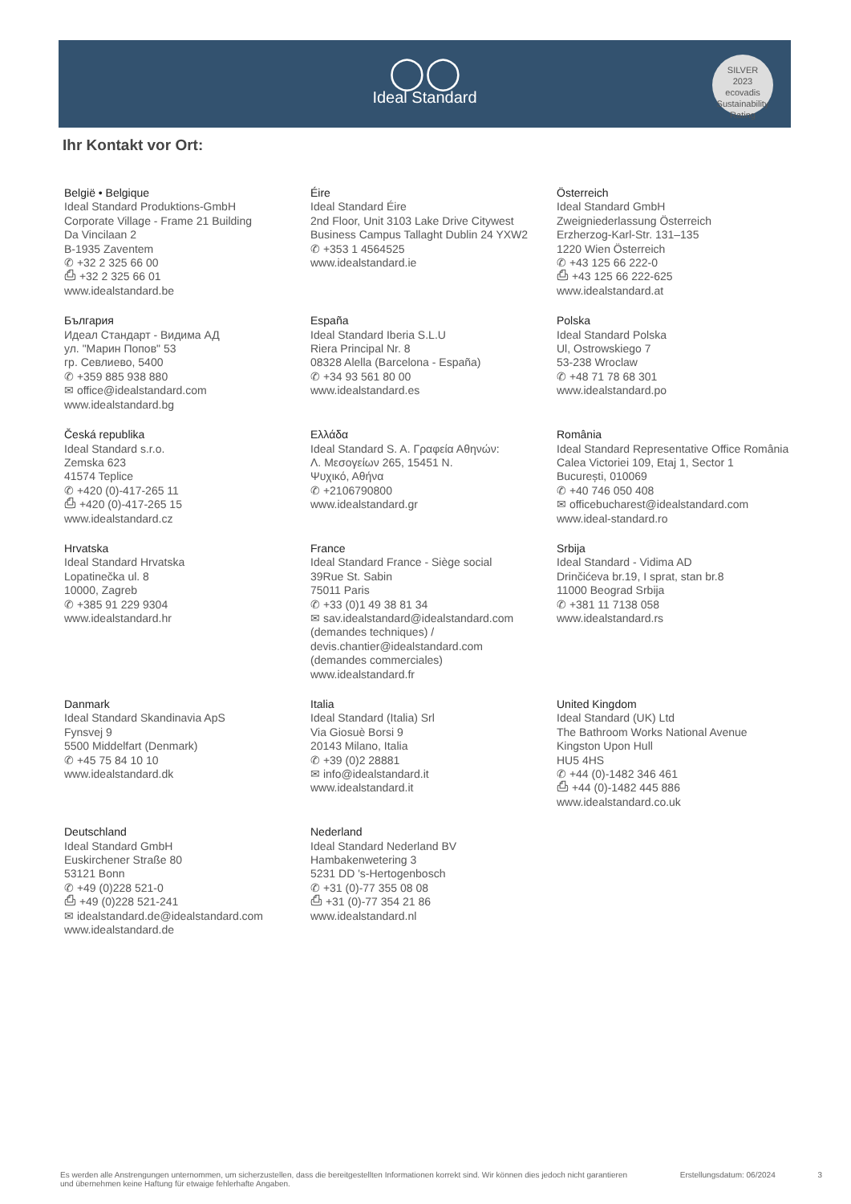◯◯
Ideal Standard
SILVER
2023
ecovadis
Sustainability Rating
Ihr Kontakt vor Ort:
België • Belgique
Ideal Standard Produktions-GmbH
Corporate Village - Frame 21 Building
Da Vincilaan 2
B-1935 Zaventem
✆ +32 2 325 66 00
⎙ +32 2 325 66 01
www.idealstandard.be
Éire
Ideal Standard Éire
2nd Floor, Unit 3103 Lake Drive Citywest
Business Campus Tallaght Dublin 24 YXW2
✆ +353 1 4564525
www.idealstandard.ie
Österreich
Ideal Standard GmbH
Zweigniederlassung Österreich
Erzherzog-Karl-Str. 131–135
1220 Wien Österreich
✆ +43 125 66 222-0
⎙ +43 125 66 222-625
www.idealstandard.at
България
Идеал Стандарт - Видима АД
ул. "Марин Попов" 53
гр. Севлиево, 5400
✆ +359 885 938 880
✉ office@idealstandard.com
www.idealstandard.bg
España
Ideal Standard Iberia S.L.U
Riera Principal Nr. 8
08328 Alella (Barcelona - España)
✆ +34 93 561 80 00
www.idealstandard.es
Polska
Ideal Standard Polska
Ul, Ostrowskiego 7
53-238 Wroclaw
✆ +48 71 78 68 301
www.idealstandard.po
Česká republika
Ideal Standard s.r.o.
Zemska 623
41574 Teplice
✆ +420 (0)-417-265 11
⎙ +420 (0)-417-265 15
www.idealstandard.cz
Ελλάδα
Ideal Standard S. A. Γραφεία Αθηνών:
Λ. Μεσογείων 265, 15451 Ν.
Ψυχικό, Αθήνα
✆ +2106790800
www.idealstandard.gr
România
Ideal Standard Representative Office România
Calea Victoriei 109, Etaj 1, Sector 1
București, 010069
✆ +40 746 050 408
✉ officebucharest@idealstandard.com
www.ideal-standard.ro
Hrvatska
Ideal Standard Hrvatska
Lopatinečka ul. 8
10000, Zagreb
✆ +385 91 229 9304
www.idealstandard.hr
France
Ideal Standard France - Siège social
39Rue St. Sabin
75011 Paris
✆ +33 (0)1 49 38 81 34
✉ sav.idealstandard@idealstandard.com
(demandes techniques) /
devis.chantier@idealstandard.com
(demandes commerciales)
www.idealstandard.fr
Srbija
Ideal Standard - Vidima AD
Drinčićeva br.19, I sprat, stan br.8
11000 Beograd Srbija
✆ +381 11 7138 058
www.idealstandard.rs
Danmark
Ideal Standard Skandinavia ApS
Fynsvej 9
5500 Middelfart (Denmark)
✆ +45 75 84 10 10
www.idealstandard.dk
Italia
Ideal Standard (Italia) Srl
Via Giosuè Borsi 9
20143 Milano, Italia
✆ +39 (0)2 28881
✉ info@idealstandard.it
www.idealstandard.it
United Kingdom
Ideal Standard (UK) Ltd
The Bathroom Works National Avenue
Kingston Upon Hull
HU5 4HS
✆ +44 (0)-1482 346 461
⎙ +44 (0)-1482 445 886
www.idealstandard.co.uk
Deutschland
Ideal Standard GmbH
Euskirchener Straße 80
53121 Bonn
✆ +49 (0)228 521-0
⎙ +49 (0)228 521-241
✉ idealstandard.de@idealstandard.com
www.idealstandard.de
Nederland
Ideal Standard Nederland BV
Hambakenwetering 3
5231 DD 's-Hertogenbosch
✆ +31 (0)-77 355 08 08
⎙ +31 (0)-77 354 21 86
www.idealstandard.nl
Es werden alle Anstrengungen unternommen, um sicherzustellen, dass die bereitgestellten Informationen korrekt sind. Wir können dies jedoch nicht garantieren und übernehmen keine Haftung für etwaige fehlerhafte Angaben. Erstellungsdatum: 06/2024 3